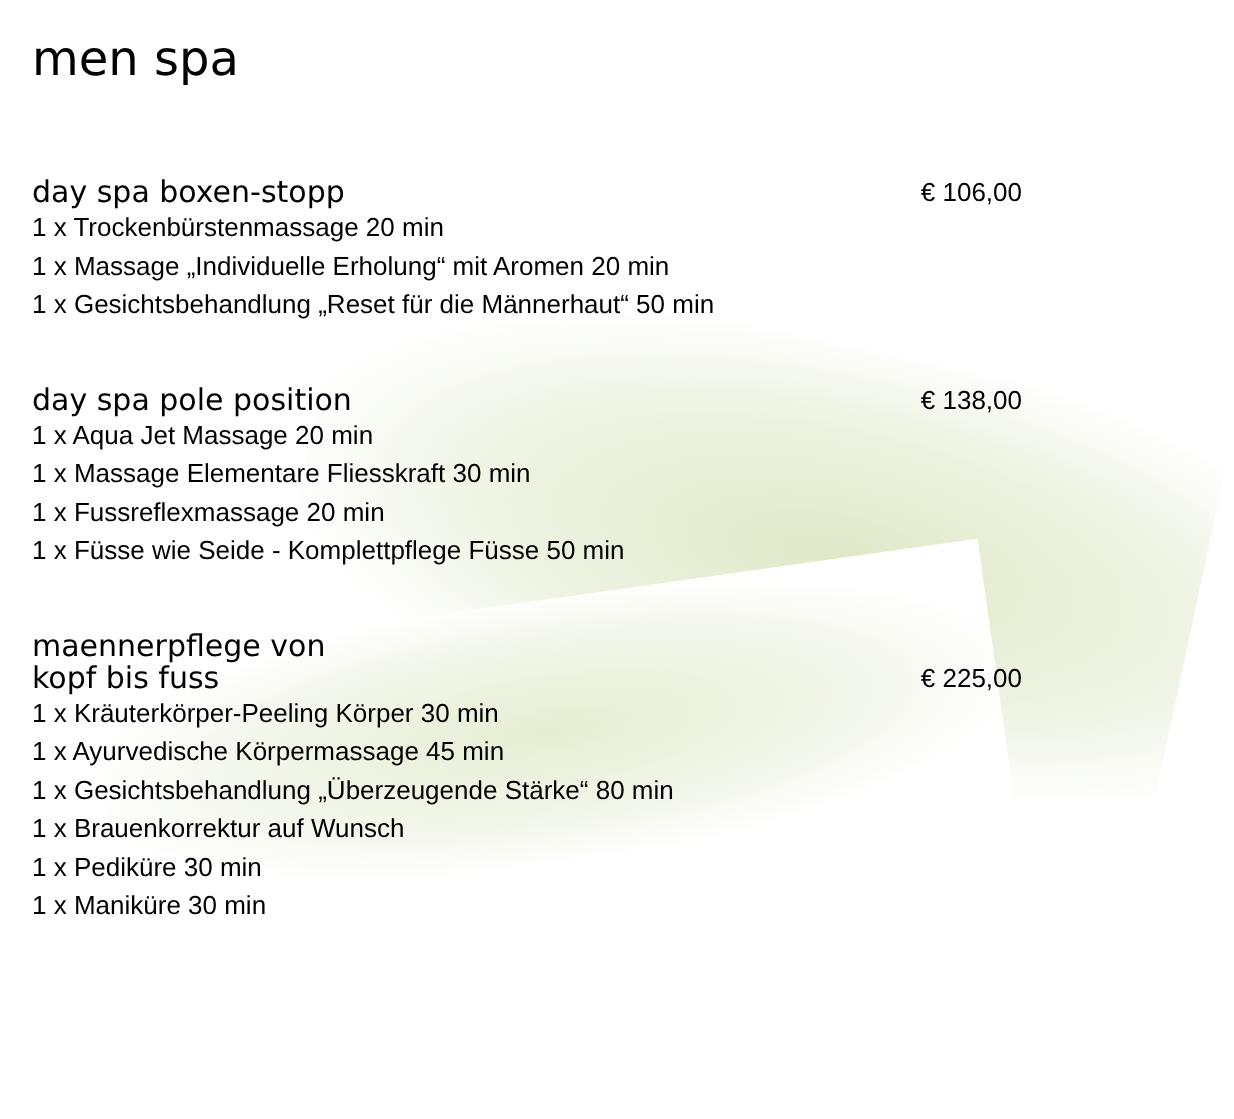men spa
day spa boxen-stopp
€ 106,00
1 x Trockenbürstenmassage 20 min
1 x Massage „Individuelle Erholung“ mit Aromen 20 min
1 x Gesichtsbehandlung „Reset für die Männerhaut“ 50 min
day spa pole position
€ 138,00
1 x Aqua Jet Massage 20 min
1 x Massage Elementare Fliesskraft 30 min
1 x Fussreflexmassage 20 min
1 x Füsse wie Seide - Komplettpflege Füsse 50 min
maennerpflege von
kopf bis fuss
€ 225,00
1 x Kräuterkörper-Peeling Körper 30 min
1 x Ayurvedische Körpermassage 45 min
1 x Gesichtsbehandlung „Überzeugende Stärke“ 80 min
1 x Brauenkorrektur auf Wunsch
1 x Pediküre 30 min
1 x Maniküre 30 min